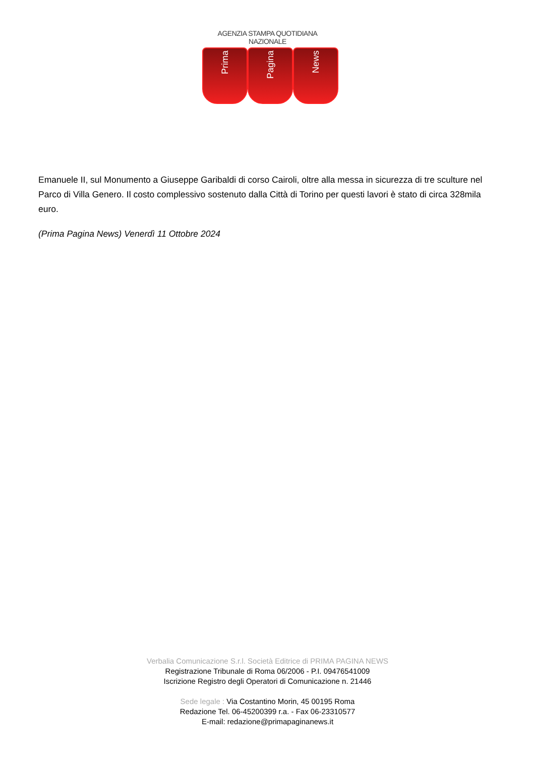AGENZIA STAMPA QUOTIDIANA NAZIONALE
Prima
Pagina
News
Emanuele II, sul Monumento a Giuseppe Garibaldi di corso Cairoli, oltre alla messa in sicurezza di tre sculture nel Parco di Villa Genero. Il costo complessivo sostenuto dalla Città di Torino per questi lavori è stato di circa 328mila euro.
(Prima Pagina News) Venerdì 11 Ottobre 2024
Verbalia Comunicazione S.r.l. Società Editrice di PRIMA PAGINA NEWS
Registrazione Tribunale di Roma 06/2006 - P.I. 09476541009
Iscrizione Registro degli Operatori di Comunicazione n. 21446
Sede legale : Via Costantino Morin, 45 00195 Roma
Redazione Tel. 06-45200399 r.a. - Fax 06-23310577
E-mail: redazione@primapaginanews.it